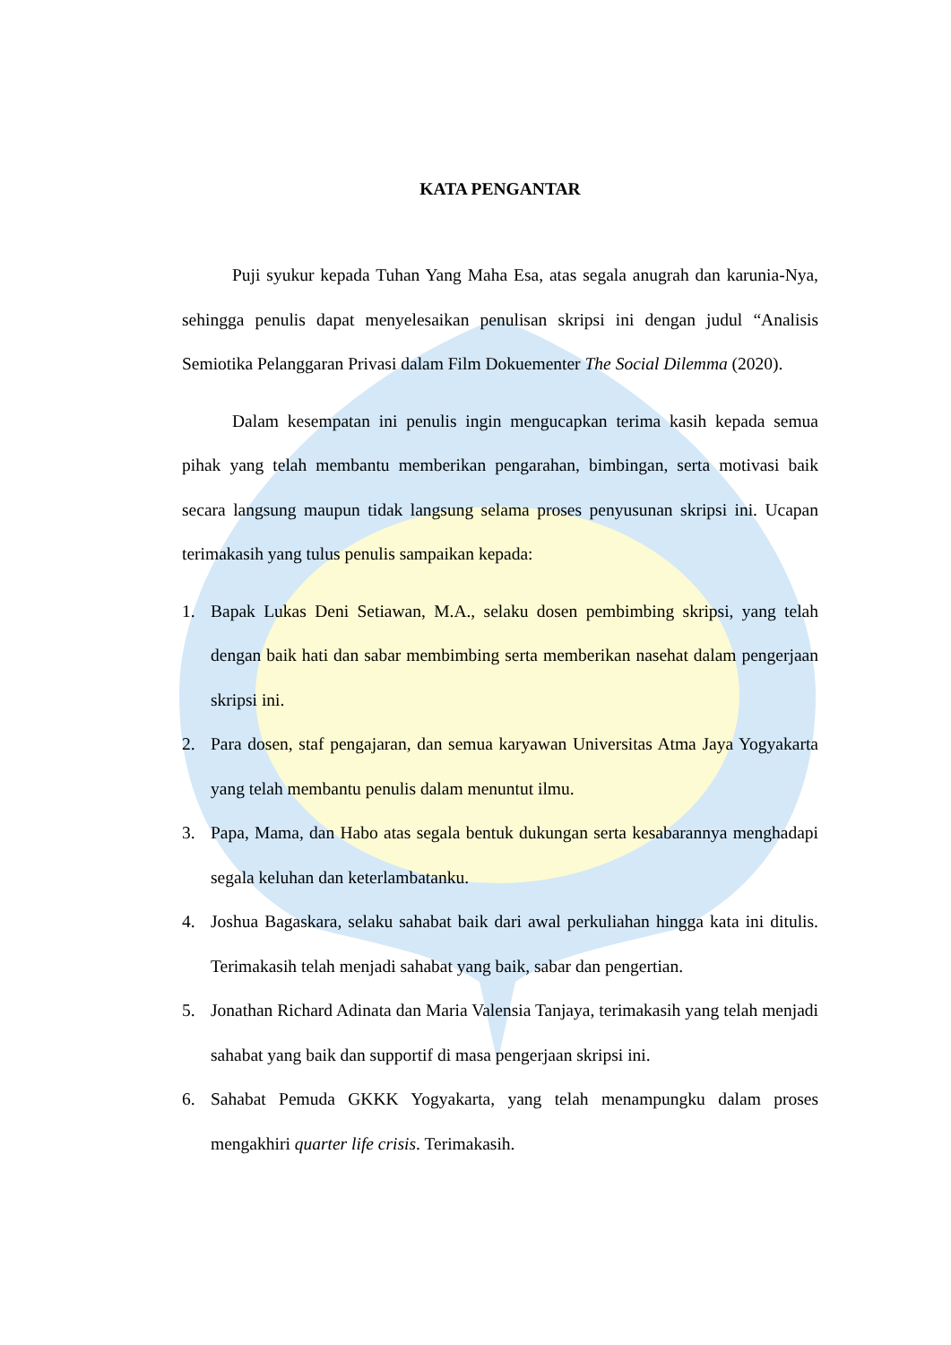KATA PENGANTAR
Puji syukur kepada Tuhan Yang Maha Esa, atas segala anugrah dan karunia-Nya, sehingga penulis dapat menyelesaikan penulisan skripsi ini dengan judul “Analisis Semiotika Pelanggaran Privasi dalam Film Dokuementer The Social Dilemma (2020).
Dalam kesempatan ini penulis ingin mengucapkan terima kasih kepada semua pihak yang telah membantu memberikan pengarahan, bimbingan, serta motivasi baik secara langsung maupun tidak langsung selama proses penyusunan skripsi ini. Ucapan terimakasih yang tulus penulis sampaikan kepada:
1. Bapak Lukas Deni Setiawan, M.A., selaku dosen pembimbing skripsi, yang telah dengan baik hati dan sabar membimbing serta memberikan nasehat dalam pengerjaan skripsi ini.
2. Para dosen, staf pengajaran, dan semua karyawan Universitas Atma Jaya Yogyakarta yang telah membantu penulis dalam menuntut ilmu.
3. Papa, Mama, dan Habo atas segala bentuk dukungan serta kesabarannya menghadapi segala keluhan dan keterlambatanku.
4. Joshua Bagaskara, selaku sahabat baik dari awal perkuliahan hingga kata ini ditulis. Terimakasih telah menjadi sahabat yang baik, sabar dan pengertian.
5. Jonathan Richard Adinata dan Maria Valensia Tanjaya, terimakasih yang telah menjadi sahabat yang baik dan supportif di masa pengerjaan skripsi ini.
6. Sahabat Pemuda GKKK Yogyakarta, yang telah menampungku dalam proses mengakhiri quarter life crisis. Terimakasih.